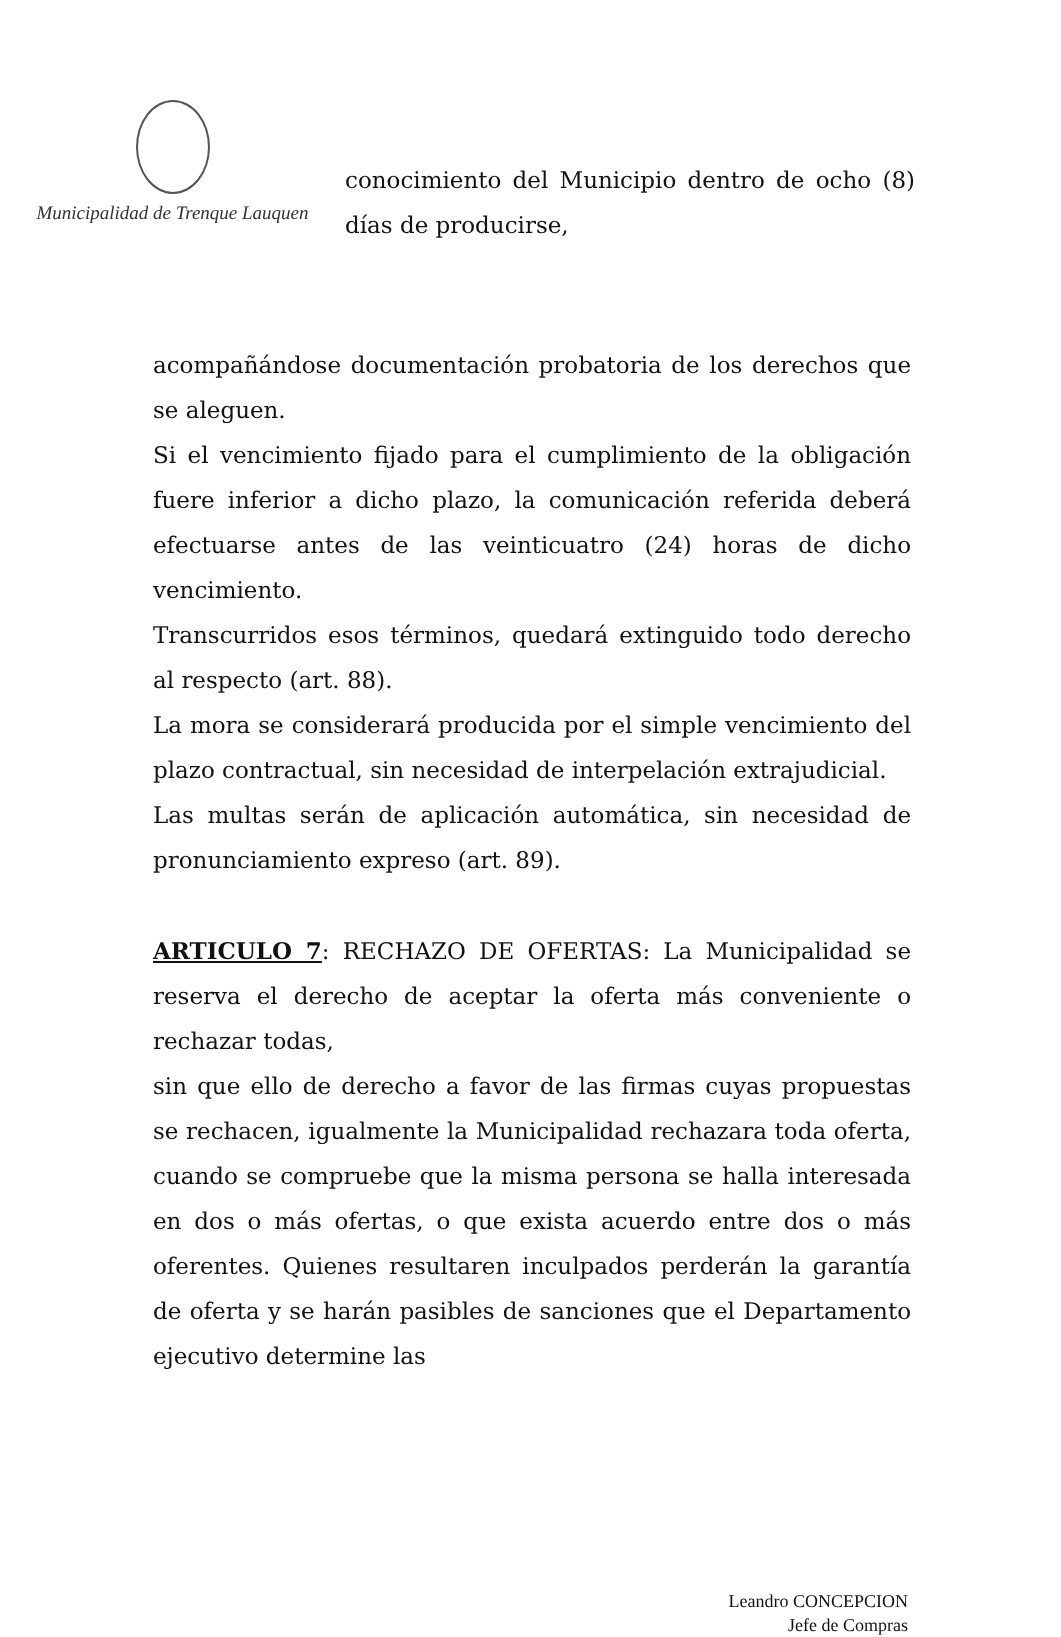Municipalidad de Trenque Lauquen
conocimiento del Municipio dentro de ocho (8) días de producirse,
acompañándose documentación probatoria de los derechos que se aleguen.
Si el vencimiento fijado para el cumplimiento de la obligación fuere inferior a dicho plazo, la comunicación referida deberá efectuarse antes de las veinticuatro (24) horas de dicho vencimiento.
Transcurridos esos términos, quedará extinguido todo derecho al respecto (art. 88).
La mora se considerará producida por el simple vencimiento del plazo contractual, sin necesidad de interpelación extrajudicial.
Las multas serán de aplicación automática, sin necesidad de pronunciamiento expreso (art. 89).
ARTICULO 7: RECHAZO DE OFERTAS: La Municipalidad se reserva el derecho de aceptar la oferta más conveniente o rechazar todas,
sin que ello de derecho a favor de las firmas cuyas propuestas se rechacen, igualmente la Municipalidad rechazara toda oferta, cuando se compruebe que la misma persona se halla interesada en dos o más ofertas, o que exista acuerdo entre dos o más oferentes. Quienes resultaren inculpados perderán la garantía de oferta y se harán pasibles de sanciones que el Departamento ejecutivo determine las
Leandro CONCEPCION
Jefe de Compras